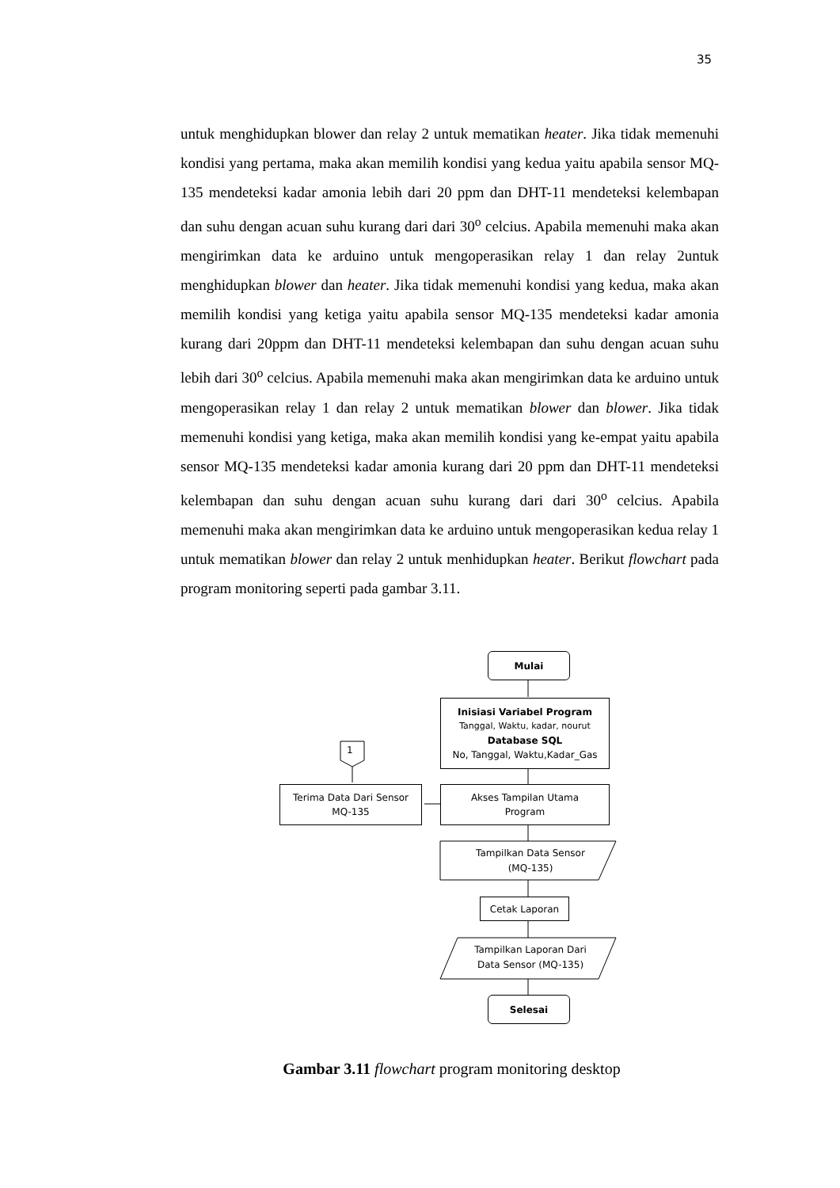35
untuk menghidupkan blower dan relay 2 untuk mematikan heater. Jika tidak memenuhi kondisi yang pertama, maka akan memilih kondisi yang kedua yaitu apabila sensor MQ-135 mendeteksi kadar amonia lebih dari 20 ppm dan DHT-11 mendeteksi kelembapan dan suhu dengan acuan suhu kurang dari dari 30<sup>o</sup> celcius. Apabila memenuhi maka akan mengirimkan data ke arduino untuk mengoperasikan relay 1 dan relay 2untuk menghidupkan blower dan heater. Jika tidak memenuhi kondisi yang kedua, maka akan memilih kondisi yang ketiga yaitu apabila sensor MQ-135 mendeteksi kadar amonia kurang dari 20ppm dan DHT-11 mendeteksi kelembapan dan suhu dengan acuan suhu lebih dari 30<sup>o</sup> celcius. Apabila memenuhi maka akan mengirimkan data ke arduino untuk mengoperasikan relay 1 dan relay 2 untuk mematikan blower dan blower. Jika tidak memenuhi kondisi yang ketiga, maka akan memilih kondisi yang ke-empat yaitu apabila sensor MQ-135 mendeteksi kadar amonia kurang dari 20 ppm dan DHT-11 mendeteksi kelembapan dan suhu dengan acuan suhu kurang dari dari 30<sup>o</sup> celcius. Apabila memenuhi maka akan mengirimkan data ke arduino untuk mengoperasikan kedua relay 1 untuk mematikan blower dan relay 2 untuk menhidupkan heater. Berikut flowchart pada program monitoring seperti pada gambar 3.11.
Mulai
Inisiasi Variabel Program
Tanggal, Waktu, kadar, nourut
Database SQL
No, Tanggal, Waktu,Kadar_Gas
1
Terima Data Dari Sensor
MQ-135
Akses Tampilan Utama
Program
Tampilkan Data Sensor
(MQ-135)
Cetak Laporan
Tampilkan Laporan Dari
Data Sensor (MQ-135)
Selesai
Gambar 3.11 flowchart program monitoring desktop